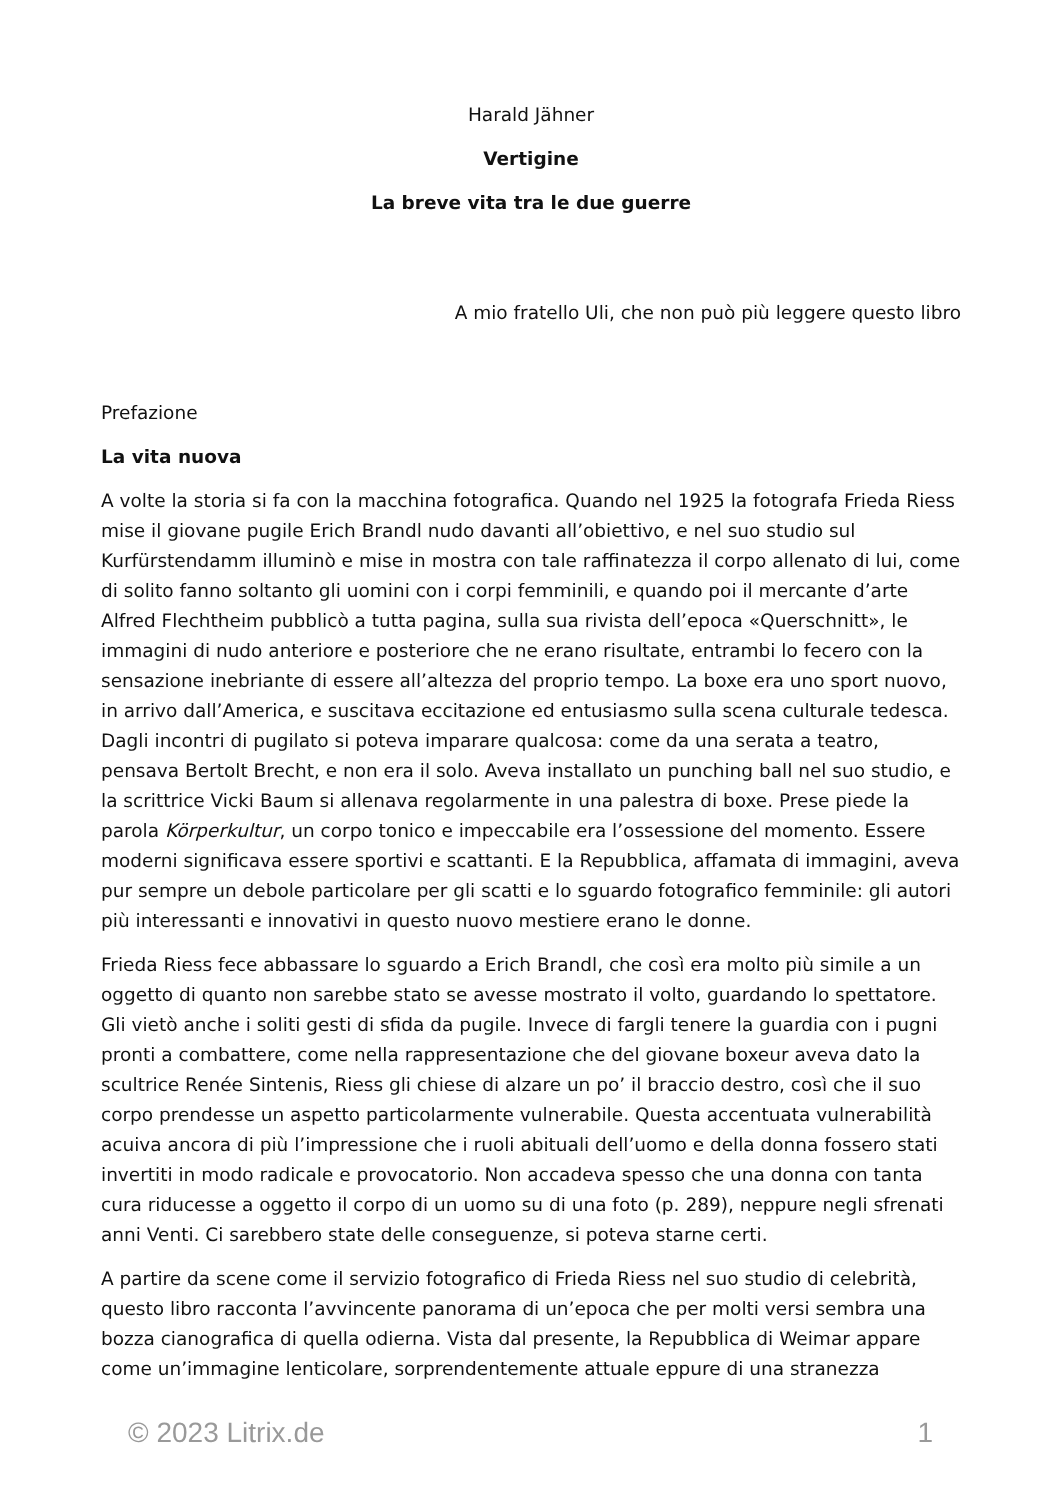Harald Jähner
Vertigine
La breve vita tra le due guerre
A mio fratello Uli, che non può più leggere questo libro
Prefazione
La vita nuova
A volte la storia si fa con la macchina fotografica. Quando nel 1925 la fotografa Frieda Riess mise il giovane pugile Erich Brandl nudo davanti all’obiettivo, e nel suo studio sul Kurfürstendamm illuminò e mise in mostra con tale raffinatezza il corpo allenato di lui, come di solito fanno soltanto gli uomini con i corpi femminili, e quando poi il mercante d’arte Alfred Flechtheim pubblicò a tutta pagina, sulla sua rivista dell’epoca «Querschnitt», le immagini di nudo anteriore e posteriore che ne erano risultate, entrambi lo fecero con la sensazione inebriante di essere all’altezza del proprio tempo. La boxe era uno sport nuovo, in arrivo dall’America, e suscitava eccitazione ed entusiasmo sulla scena culturale tedesca. Dagli incontri di pugilato si poteva imparare qualcosa: come da una serata a teatro, pensava Bertolt Brecht, e non era il solo. Aveva installato un punching ball nel suo studio, e la scrittrice Vicki Baum si allenava regolarmente in una palestra di boxe. Prese piede la parola Körperkultur, un corpo tonico e impeccabile era l’ossessione del momento. Essere moderni significava essere sportivi e scattanti. E la Repubblica, affamata di immagini, aveva pur sempre un debole particolare per gli scatti e lo sguardo fotografico femminile: gli autori più interessanti e innovativi in questo nuovo mestiere erano le donne.
Frieda Riess fece abbassare lo sguardo a Erich Brandl, che così era molto più simile a un oggetto di quanto non sarebbe stato se avesse mostrato il volto, guardando lo spettatore. Gli vietò anche i soliti gesti di sfida da pugile. Invece di fargli tenere la guardia con i pugni pronti a combattere, come nella rappresentazione che del giovane boxeur aveva dato la scultrice Renée Sintenis, Riess gli chiese di alzare un po’ il braccio destro, così che il suo corpo prendesse un aspetto particolarmente vulnerabile. Questa accentuata vulnerabilità acuiva ancora di più l’impressione che i ruoli abituali dell’uomo e della donna fossero stati invertiti in modo radicale e provocatorio. Non accadeva spesso che una donna con tanta cura riducesse a oggetto il corpo di un uomo su di una foto (p. 289), neppure negli sfrenati anni Venti. Ci sarebbero state delle conseguenze, si poteva starne certi.
A partire da scene come il servizio fotografico di Frieda Riess nel suo studio di celebrità, questo libro racconta l’avvincente panorama di un’epoca che per molti versi sembra una bozza cianografica di quella odierna. Vista dal presente, la Repubblica di Weimar appare come un’immagine lenticolare, sorprendentemente attuale eppure di una stranezza
© 2023 Litrix.de 1